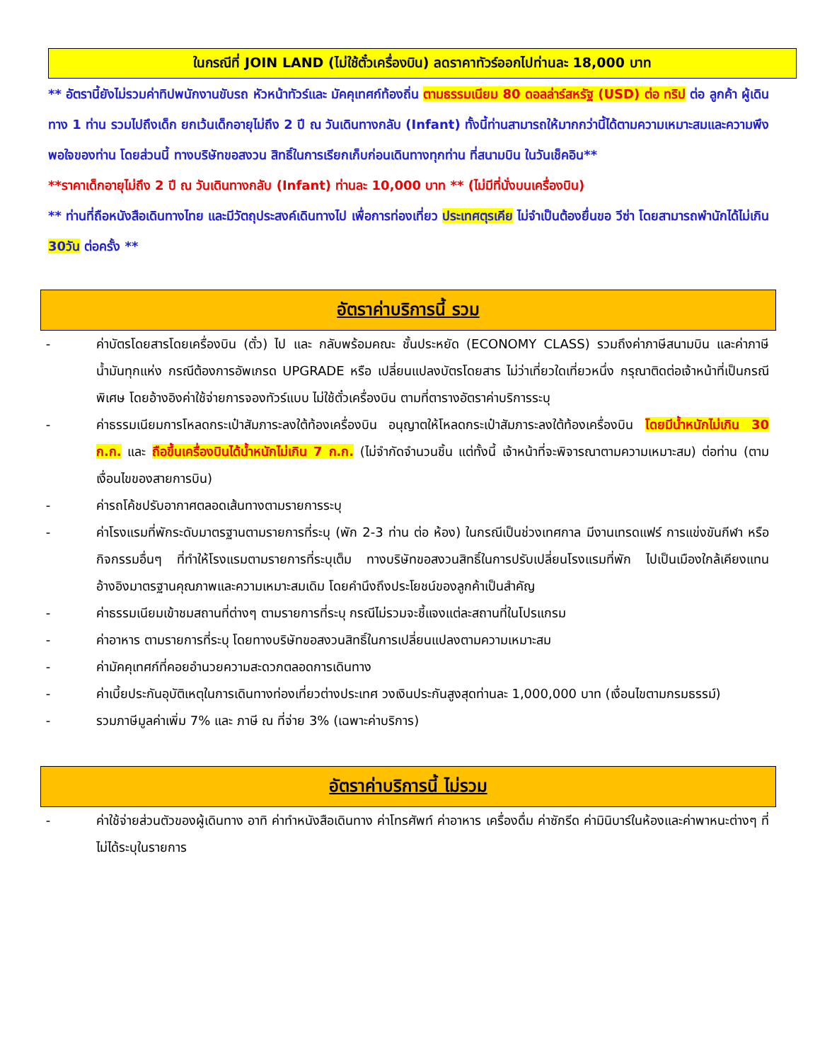ในกรณีที่ JOIN LAND (ไม่ใช้ตั๋วเครื่องบิน) ลดราคาทัวร์ออกไปท่านละ 18,000 บาท
** อัตรานี้ยังไม่รวมค่าทิปพนักงานขับรถ หัวหน้าทัวร์และ มัคคุเทศก์ท้องถิ่น ตามธรรมเนียม 80 ดอลล่าร์สหรัฐ (USD) ต่อ ทริป ต่อ ลูกค้า ผู้เดินทาง 1 ท่าน รวมไปถึงเด็ก ยกเว้นเด็กอายุไม่ถึง 2 ปี ณ วันเดินทางกลับ (Infant) ทั้งนี้ท่านสามารถให้มากกว่านี้ได้ตามความเหมาะสมและความพึงพอใจของท่าน โดยส่วนนี้ ทางบริษัทขอสงวน สิทธิ์ในการเรียกเก็บก่อนเดินทางทุกท่าน ที่สนามบิน ในวันเช็คอิน**
**ราคาเด็กอายุไม่ถึง 2 ปี ณ วันเดินทางกลับ (Infant) ท่านละ 10,000 บาท ** (ไม่มีที่นั่งบนเครื่องบิน)
** ท่านที่ถือหนังสือเดินทางไทย และมีวัตถุประสงค์เดินทางไป เพื่อการท่องเที่ยว ประเทศตุรเคีย ไม่จำเป็นต้องยื่นขอ วีซ่า โดยสามารถพำนักได้ไม่เกิน 30วัน ต่อครั้ง **
อัตราค่าบริการนี้ รวม
- ค่าบัตรโดยสารโดยเครื่องบิน (ตั๋ว) ไป และ กลับพร้อมคณะ ชั้นประหยัด (ECONOMY CLASS) รวมถึงค่าภาษีสนามบิน และค่าภาษีน้ำมันทุกแห่ง กรณีต้องการอัพเกรด UPGRADE หรือ เปลี่ยนแปลงบัตรโดยสาร ไม่ว่าเที่ยวใดเที่ยวหนึ่ง กรุณาติดต่อเจ้าหน้าที่เป็นกรณีพิเศษ โดยอ้างอิงค่าใช้จ่ายการจองทัวร์แบบ ไม่ใช้ตั๋วเครื่องบิน ตามที่ตารางอัตราค่าบริการระบุ
- ค่าธรรมเนียมการโหลดกระเป๋าสัมภาระลงใต้ท้องเครื่องบิน อนุญาตให้โหลดกระเป๋าสัมภาระลงใต้ท้องเครื่องบิน โดยมีน้ำหนักไม่เกิน 30 ก.ก. และ ถือขึ้นเครื่องบินได้น้ำหนักไม่เกิน 7 ก.ก. (ไม่จำกัดจำนวนชิ้น แต่ทั้งนี้ เจ้าหน้าที่จะพิจารณาตามความเหมาะสม) ต่อท่าน (ตามเงื่อนไขของสายการบิน)
- ค่ารถโค้ชปรับอากาศตลอดเส้นทางตามรายการระบุ
- ค่าโรงแรมที่พักระดับมาตรฐานตามรายการที่ระบุ (พัก 2-3 ท่าน ต่อ ห้อง) ในกรณีเป็นช่วงเทศกาล มีงานเทรดแฟร์ การแข่งขันกีฬา หรือ กิจกรรมอื่นๆ ที่ทำให้โรงแรมตามรายการที่ระบุเต็ม ทางบริษัทขอสงวนสิทธิ์ในการปรับเปลี่ยนโรงแรมที่พัก ไปเป็นเมืองใกล้เคียงแทน อ้างอิงมาตรฐานคุณภาพและความเหมาะสมเดิม โดยคำนึงถึงประโยชน์ของลูกค้าเป็นสำคัญ
- ค่าธรรมเนียมเข้าชมสถานที่ต่างๆ ตามรายการที่ระบุ กรณีไม่รวมจะชี้แจงแต่ละสถานที่ในโปรแกรม
- ค่าอาหาร ตามรายการที่ระบุ โดยทางบริษัทขอสงวนสิทธิ์ในการเปลี่ยนแปลงตามความเหมาะสม
- ค่ามัคคุเทศก์ที่คอยอำนวยความสะดวกตลอดการเดินทาง
- ค่าเบี้ยประกันอุบัติเหตุในการเดินทางท่องเที่ยวต่างประเทศ วงเงินประกันสูงสุดท่านละ 1,000,000 บาท (เงื่อนไขตามกรมธรรม์)
- รวมภาษีมูลค่าเพิ่ม 7% และ ภาษี ณ ที่จ่าย 3% (เฉพาะค่าบริการ)
อัตราค่าบริการนี้ ไม่รวม
- ค่าใช้จ่ายส่วนตัวของผู้เดินทาง อาทิ ค่าทำหนังสือเดินทาง ค่าโทรศัพท์ ค่าอาหาร เครื่องดื่ม ค่าซักรีด ค่ามินิบาร์ในห้องและค่าพาหนะต่างๆ ที่ไม่ได้ระบุในรายการ